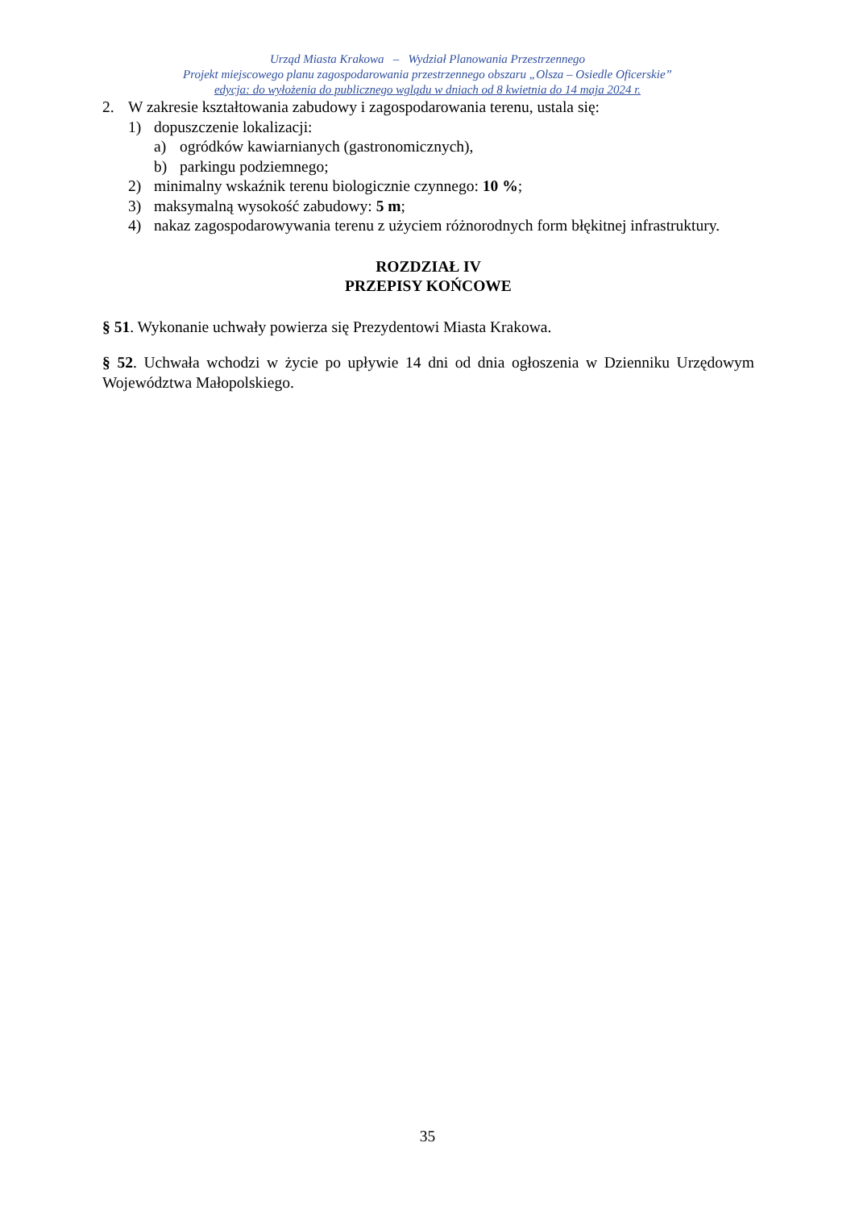Urząd Miasta Krakowa – Wydział Planowania Przestrzennego
Projekt miejscowego planu zagospodarowania przestrzennego obszaru „Olsza – Osiedle Oficerskie”
edycja: do wyłożenia do publicznego wglądu w dniach od 8 kwietnia do 14 maja 2024 r.
2. W zakresie kształtowania zabudowy i zagospodarowania terenu, ustala się:
1) dopuszczenie lokalizacji:
a) ogródków kawiarnianych (gastronomicznych),
b) parkingu podziemnego;
2) minimalny wskaźnik terenu biologicznie czynnego: 10 %;
3) maksymalną wysokość zabudowy: 5 m;
4) nakaz zagospodarowywania terenu z użyciem różnorodnych form błękitnej infrastruktury.
ROZDZIAŁ IV
PRZEPISY KOŃCOWE
§ 51. Wykonanie uchwały powierza się Prezydentowi Miasta Krakowa.
§ 52. Uchwała wchodzi w życie po upływie 14 dni od dnia ogłoszenia w Dzienniku Urzędowym Województwa Małopolskiego.
35